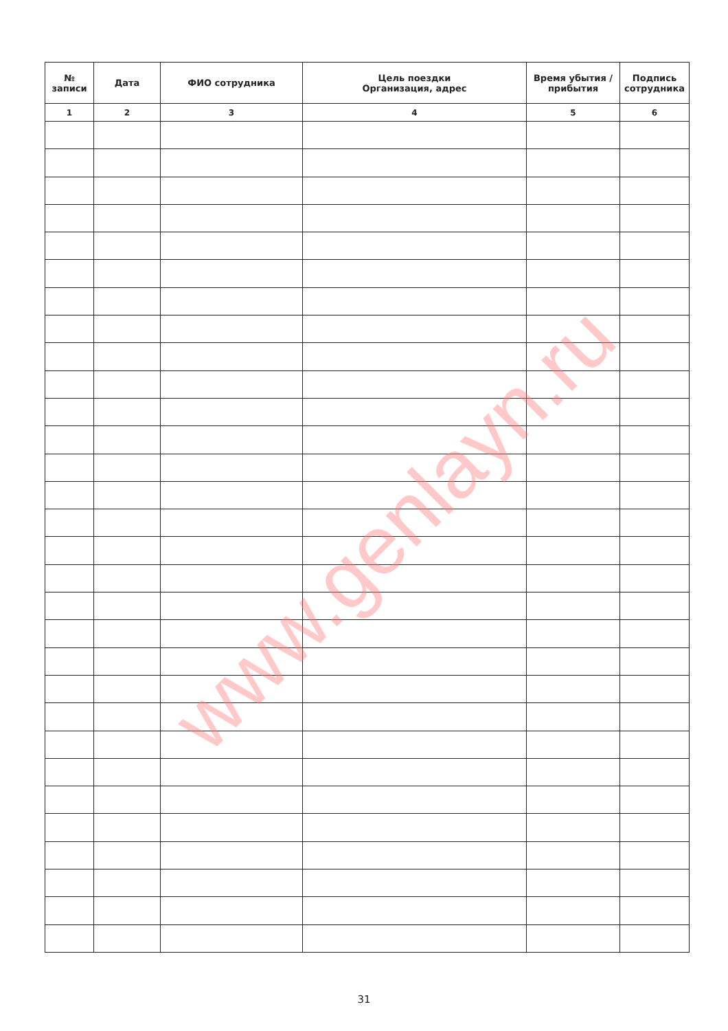| № записи | Дата | ФИО сотрудника | Цель поездки Организация, адрес | Время убытия / прибытия | Подпись сотрудника |
| --- | --- | --- | --- | --- | --- |
| 1 | 2 | 3 | 4 | 5 | 6 |
www.genlayn.ru
31